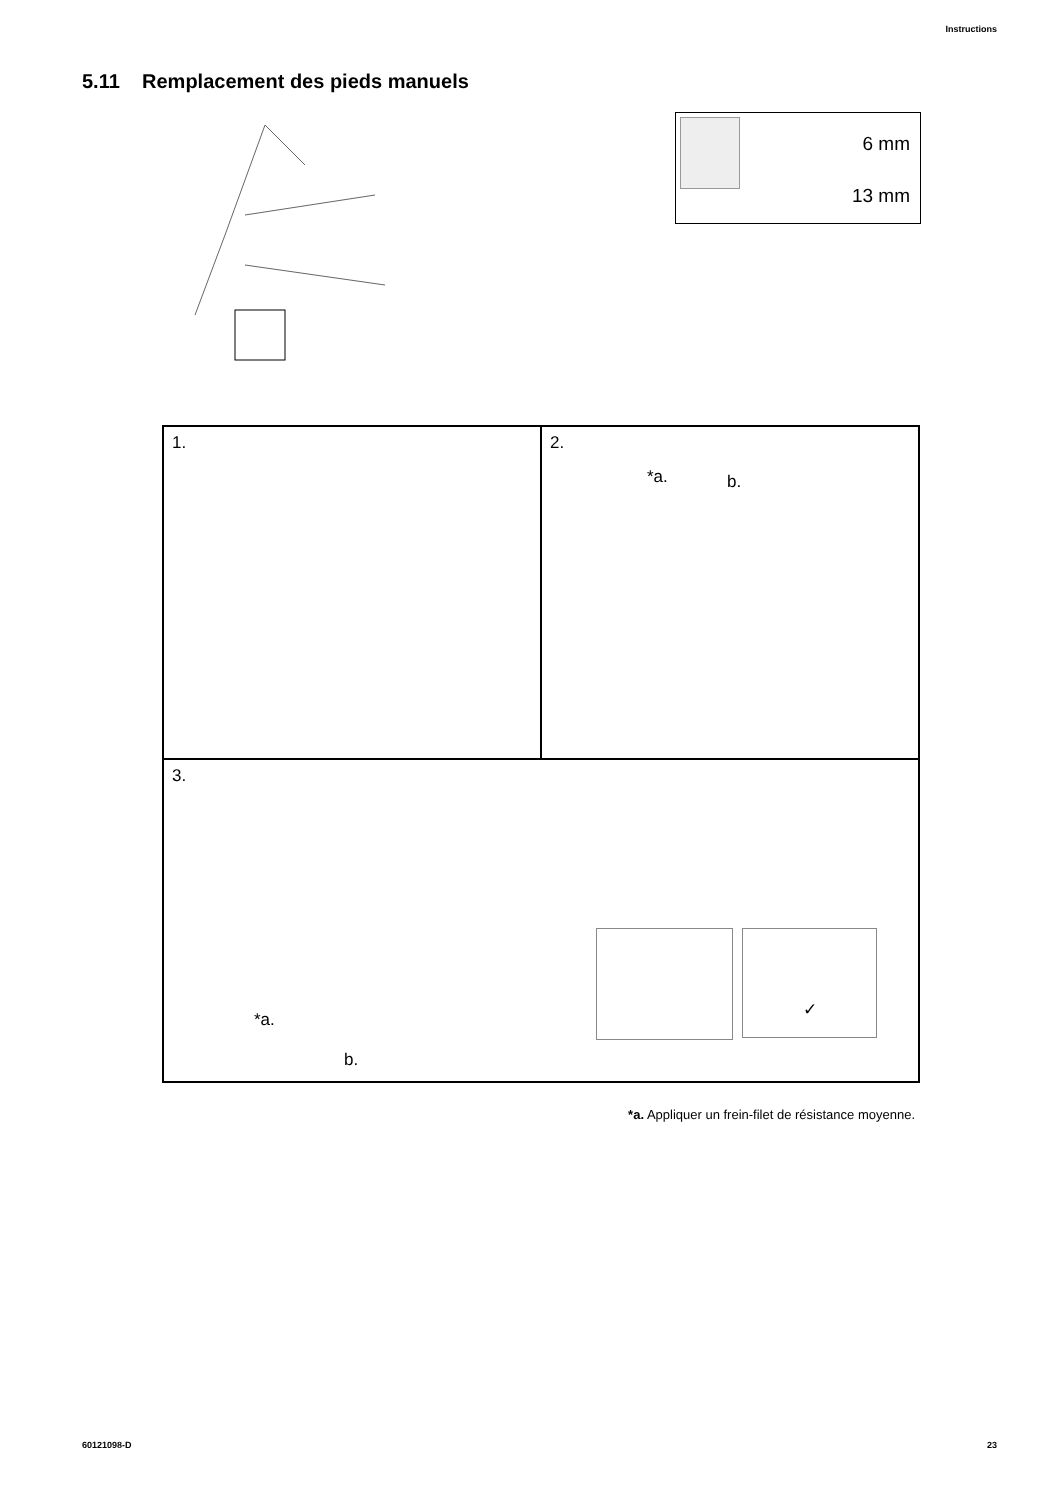Instructions
5.11 Remplacement des pieds manuels
6 mm
13 mm
1. 2.
*a. b.
3.
*a.
b.
✓
*a. Appliquer un frein-filet de résistance moyenne.
60121098-D 23